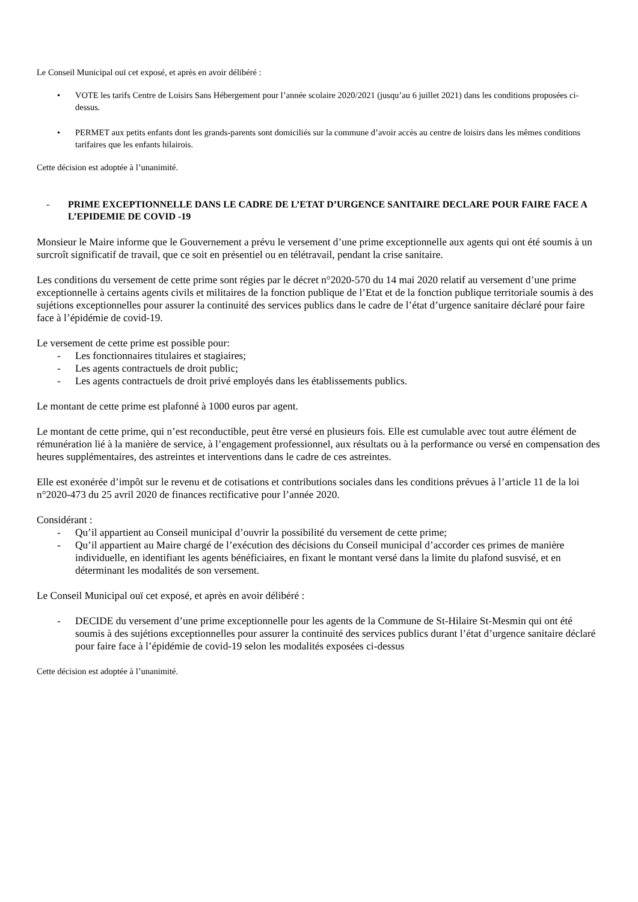Le Conseil Municipal ouï cet exposé, et après en avoir délibéré :
• VOTE les tarifs Centre de Loisirs Sans Hébergement pour l’année scolaire 2020/2021 (jusqu’au 6 juillet 2021) dans les conditions proposées ci-dessus.
• PERMET aux petits enfants dont les grands-parents sont domiciliés sur la commune d’avoir accès au centre de loisirs dans les mêmes conditions tarifaires que les enfants hilairois.
Cette décision est adoptée à l’unanimité.
- PRIME EXCEPTIONNELLE DANS LE CADRE DE L’ETAT D’URGENCE SANITAIRE DECLARE POUR FAIRE FACE A L’EPIDEMIE DE COVID -19
Monsieur le Maire informe que le Gouvernement a prévu le versement d’une prime exceptionnelle aux agents qui ont été soumis à un surcroît significatif de travail, que ce soit en présentiel ou en télétravail, pendant la crise sanitaire.
Les conditions du versement de cette prime sont régies par le décret n°2020-570 du 14 mai 2020 relatif au versement d’une prime exceptionnelle à certains agents civils et militaires de la fonction publique de l’Etat et de la fonction publique territoriale soumis à des sujétions exceptionnelles pour assurer la continuité des services publics dans le cadre de l’état d’urgence sanitaire déclaré pour faire face à l’épidémie de covid-19.
Le versement de cette prime est possible pour:
- Les fonctionnaires titulaires et stagiaires;
- Les agents contractuels de droit public;
- Les agents contractuels de droit privé employés dans les établissements publics.
Le montant de cette prime est plafonné à 1000 euros par agent.
Le montant de cette prime, qui n’est reconductible, peut être versé en plusieurs fois. Elle est cumulable avec tout autre élément de rémunération lié à la manière de service, à l’engagement professionnel, aux résultats ou à la performance ou versé en compensation des heures supplémentaires, des astreintes et interventions dans le cadre de ces astreintes.
Elle est exonérée d’impôt sur le revenu et de cotisations et contributions sociales dans les conditions prévues à l’article 11 de la loi n°2020-473 du 25 avril 2020 de finances rectificative pour l’année 2020.
Considérant :
- Qu’il appartient au Conseil municipal d’ouvrir la possibilité du versement de cette prime;
- Qu’il appartient au Maire chargé de l’exécution des décisions du Conseil municipal d’accorder ces primes de manière individuelle, en identifiant les agents bénéficiaires, en fixant le montant versé dans la limite du plafond susvisé, et en déterminant les modalités de son versement.
Le Conseil Municipal ouï cet exposé, et après en avoir délibéré :
- DECIDE du versement d’une prime exceptionnelle pour les agents de la Commune de St-Hilaire St-Mesmin qui ont été soumis à des sujétions exceptionnelles pour assurer la continuité des services publics durant l’état d’urgence sanitaire déclaré pour faire face à l’épidémie de covid-19 selon les modalités exposées ci-dessus
Cette décision est adoptée à l’unanimité.